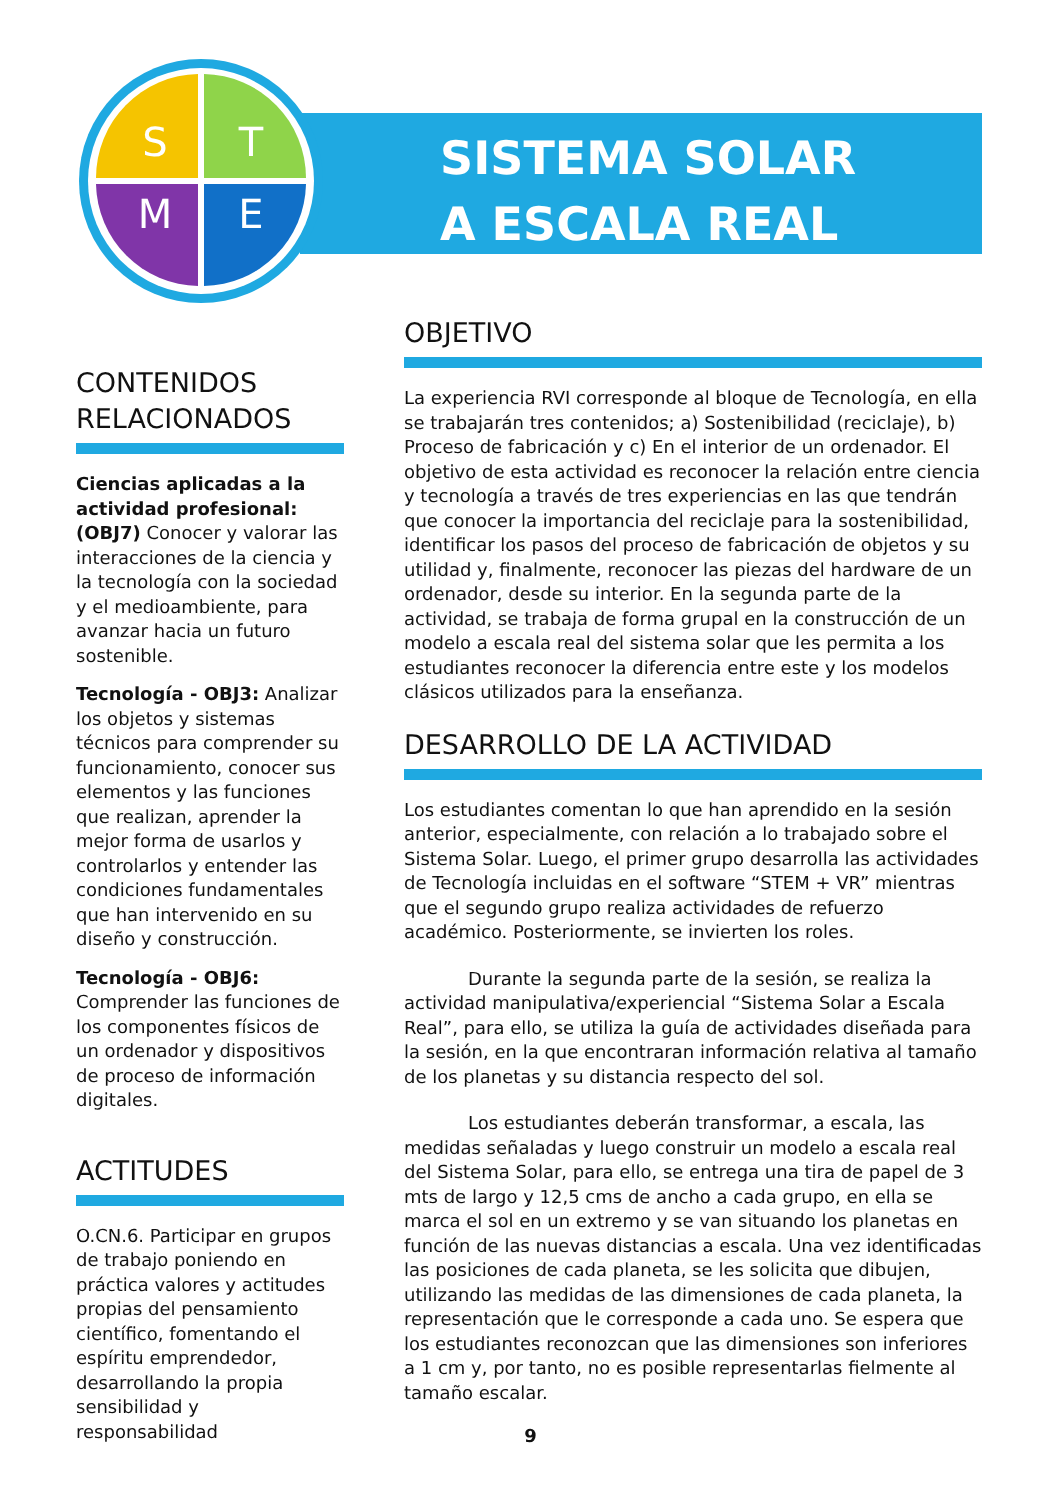S
T
M
E
SISTEMA SOLAR
A ESCALA REAL
CONTENIDOS RELACIONADOS
Ciencias aplicadas a la actividad profesional: (OBJ7) Conocer y valorar las interacciones de la ciencia y la tecnología con la sociedad y el medioambiente, para avanzar hacia un futuro sostenible.
Tecnología - OBJ3: Analizar los objetos y sistemas técnicos para comprender su funcionamiento, conocer sus elementos y las funciones que realizan, aprender la mejor forma de usarlos y controlarlos y entender las condiciones fundamentales que han intervenido en su diseño y construcción.
Tecnología - OBJ6: Comprender las funciones de los componentes físicos de un ordenador y dispositivos de proceso de información digitales.
ACTITUDES
O.CN.6. Participar en grupos de trabajo poniendo en práctica valores y actitudes propias del pensamiento científico, fomentando el espíritu emprendedor, desarrollando la propia sensibilidad y responsabilidad
OBJETIVO
La experiencia RVI corresponde al bloque de Tecnología, en ella se trabajarán tres contenidos; a) Sostenibilidad (reciclaje), b) Proceso de fabricación y c) En el interior de un ordenador. El objetivo de esta actividad es reconocer la relación entre ciencia y tecnología a través de tres experiencias en las que tendrán que conocer la importancia del reciclaje para la sostenibilidad, identificar los pasos del proceso de fabricación de objetos y su utilidad y, finalmente, reconocer las piezas del hardware de un ordenador, desde su interior. En la segunda parte de la actividad, se trabaja de forma grupal en la construcción de un modelo a escala real del sistema solar que les permita a los estudiantes reconocer la diferencia entre este y los modelos clásicos utilizados para la enseñanza.
DESARROLLO DE LA ACTIVIDAD
Los estudiantes comentan lo que han aprendido en la sesión anterior, especialmente, con relación a lo trabajado sobre el Sistema Solar. Luego, el primer grupo desarrolla las actividades de Tecnología incluidas en el software “STEM + VR” mientras que el segundo grupo realiza actividades de refuerzo académico. Posteriormente, se invierten los roles.
Durante la segunda parte de la sesión, se realiza la actividad manipulativa/experiencial “Sistema Solar a Escala Real”, para ello, se utiliza la guía de actividades diseñada para la sesión, en la que encontraran información relativa al tamaño de los planetas y su distancia respecto del sol.
Los estudiantes deberán transformar, a escala, las medidas señaladas y luego construir un modelo a escala real del Sistema Solar, para ello, se entrega una tira de papel de 3 mts de largo y 12,5 cms de ancho a cada grupo, en ella se marca el sol en un extremo y se van situando los planetas en función de las nuevas distancias a escala. Una vez identificadas las posiciones de cada planeta, se les solicita que dibujen, utilizando las medidas de las dimensiones de cada planeta, la representación que le corresponde a cada uno. Se espera que los estudiantes reconozcan que las dimensiones son inferiores a 1 cm y, por tanto, no es posible representarlas fielmente al tamaño escalar.
9